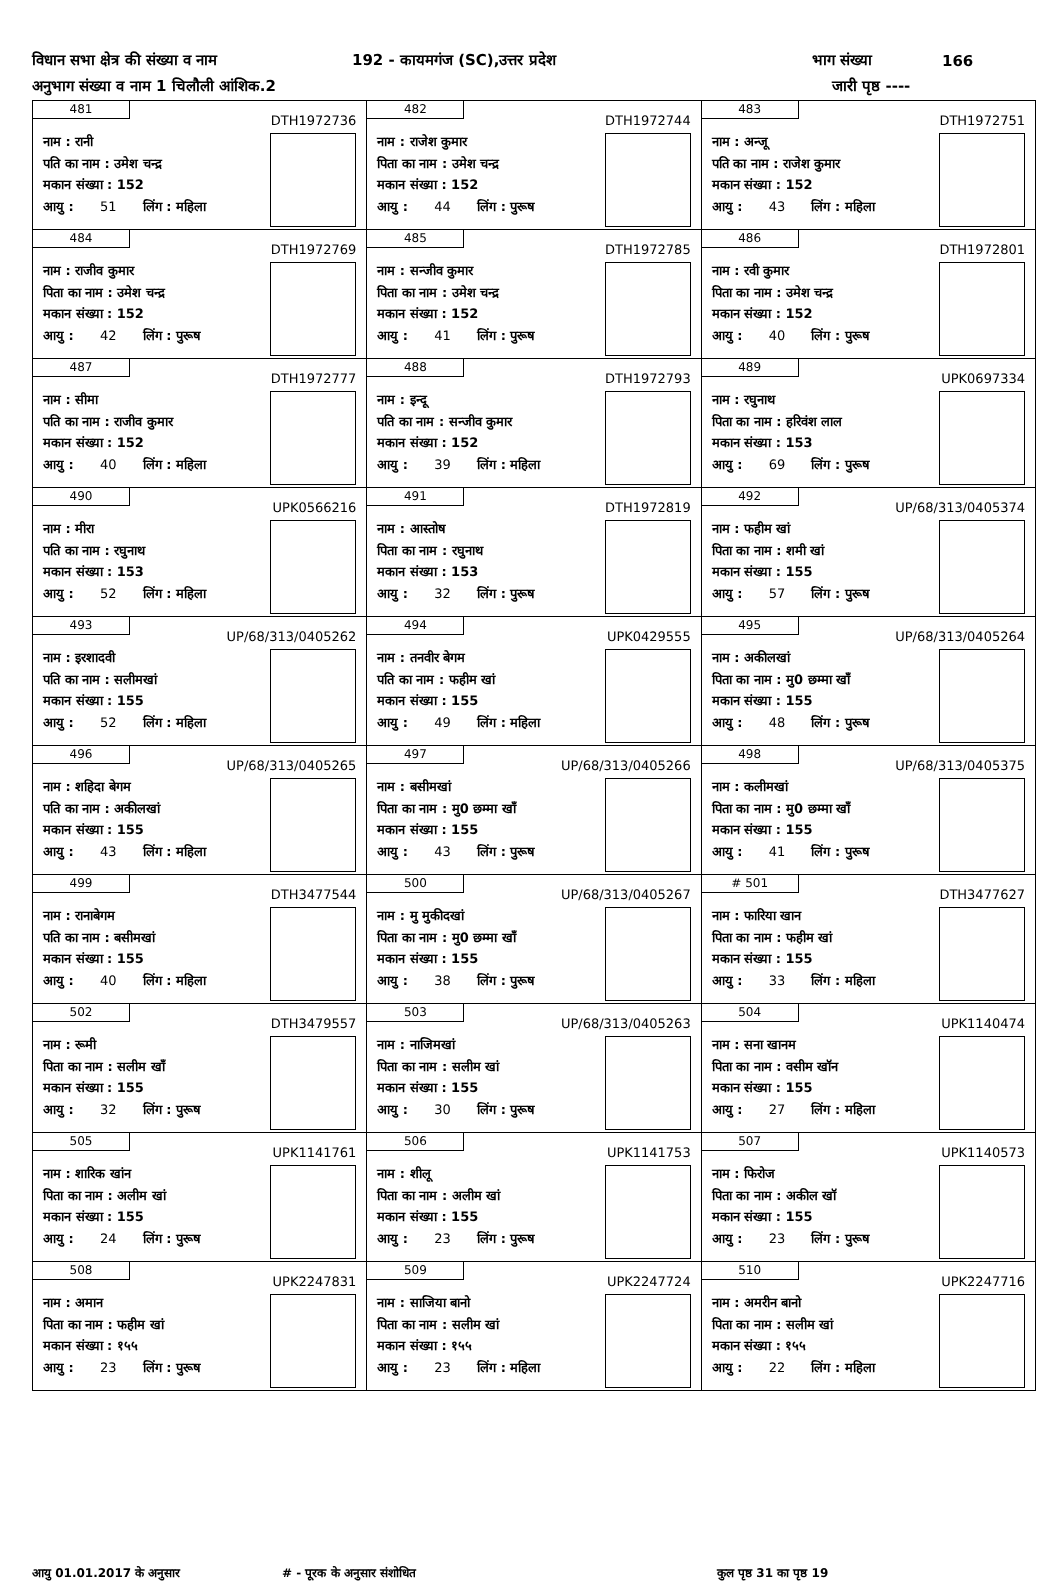विधान सभा क्षेत्र की संख्या व नाम 192 - कायमगंज (SC),उत्तर प्रदेश भाग संख्या 166
अनुभाग संख्या व नाम 1 चिलौली आंशिक.2 जारी पृष्ठ ----
| 481 DTH1972736 नाम : रानी पति का नाम : उमेश चन्द्र मकान संख्या : 152 आयु : 51 लिंग : महिला | 482 DTH1972744 नाम : राजेश कुमार पिता का नाम : उमेश चन्द्र मकान संख्या : 152 आयु : 44 लिंग : पुरूष | 483 DTH1972751 नाम : अन्जू पति का नाम : राजेश कुमार मकान संख्या : 152 आयु : 43 लिंग : महिला |
| 484 DTH1972769 नाम : राजीव कुमार पिता का नाम : उमेश चन्द्र मकान संख्या : 152 आयु : 42 लिंग : पुरूष | 485 DTH1972785 नाम : सन्जीव कुमार पिता का नाम : उमेश चन्द्र मकान संख्या : 152 आयु : 41 लिंग : पुरूष | 486 DTH1972801 नाम : रवी कुमार पिता का नाम : उमेश चन्द्र मकान संख्या : 152 आयु : 40 लिंग : पुरूष |
| 487 DTH1972777 नाम : सीमा पति का नाम : राजीव कुमार मकान संख्या : 152 आयु : 40 लिंग : महिला | 488 DTH1972793 नाम : इन्दू पति का नाम : सन्जीव कुमार मकान संख्या : 152 आयु : 39 लिंग : महिला | 489 UPK0697334 नाम : रघुनाथ पिता का नाम : हरिवंश लाल मकान संख्या : 153 आयु : 69 लिंग : पुरूष |
| 490 UPK0566216 नाम : मीरा पति का नाम : रघुनाथ मकान संख्या : 153 आयु : 52 लिंग : महिला | 491 DTH1972819 नाम : आस्तोष पिता का नाम : रघुनाथ मकान संख्या : 153 आयु : 32 लिंग : पुरूष | 492 UP/68/313/0405374 नाम : फहीम खां पिता का नाम : शमी खां मकान संख्या : 155 आयु : 57 लिंग : पुरूष |
| 493 UP/68/313/0405262 नाम : इरशादवी पति का नाम : सलीमखां मकान संख्या : 155 आयु : 52 लिंग : महिला | 494 UPK0429555 नाम : तनवीर बेगम पति का नाम : फहीम खां मकान संख्या : 155 आयु : 49 लिंग : महिला | 495 UP/68/313/0405264 नाम : अकीलखां पिता का नाम : मु0 छम्मा खाँ मकान संख्या : 155 आयु : 48 लिंग : पुरूष |
| 496 UP/68/313/0405265 नाम : शहिदा बेगम पति का नाम : अकीलखां मकान संख्या : 155 आयु : 43 लिंग : महिला | 497 UP/68/313/0405266 नाम : बसीमखां पिता का नाम : मु0 छम्मा खाँ मकान संख्या : 155 आयु : 43 लिंग : पुरूष | 498 UP/68/313/0405375 नाम : कलीमखां पिता का नाम : मु0 छम्मा खाँ मकान संख्या : 155 आयु : 41 लिंग : पुरूष |
| 499 DTH3477544 नाम : रानाबेगम पति का नाम : बसीमखां मकान संख्या : 155 आयु : 40 लिंग : महिला | 500 UP/68/313/0405267 नाम : मु मुकीदखां पिता का नाम : मु0 छम्मा खाँ मकान संख्या : 155 आयु : 38 लिंग : पुरूष | # 501 DTH3477627 नाम : फारिया खान पिता का नाम : फहीम खां मकान संख्या : 155 आयु : 33 लिंग : महिला |
| 502 DTH3479557 नाम : रूमी पिता का नाम : सलीम खाँ मकान संख्या : 155 आयु : 32 लिंग : पुरूष | 503 UP/68/313/0405263 नाम : नाजिमखां पिता का नाम : सलीम खां मकान संख्या : 155 आयु : 30 लिंग : पुरूष | 504 UPK1140474 नाम : सना खानम पिता का नाम : वसीम खॉन मकान संख्या : 155 आयु : 27 लिंग : महिला |
| 505 UPK1141761 नाम : शारिक खांन पिता का नाम : अलीम खां मकान संख्या : 155 आयु : 24 लिंग : पुरूष | 506 UPK1141753 नाम : शीलू पिता का नाम : अलीम खां मकान संख्या : 155 आयु : 23 लिंग : पुरूष | 507 UPK1140573 नाम : फिरोज पिता का नाम : अकील खॉ मकान संख्या : 155 आयु : 23 लिंग : पुरूष |
| 508 UPK2247831 नाम : अमान पिता का नाम : फहीम खां मकान संख्या : १५५ आयु : 23 लिंग : पुरूष | 509 UPK2247724 नाम : साजिया बानो पिता का नाम : सलीम खां मकान संख्या : १५५ आयु : 23 लिंग : महिला | 510 UPK2247716 नाम : अमरीन बानो पिता का नाम : सलीम खां मकान संख्या : १५५ आयु : 22 लिंग : महिला |
आयु 01.01.2017 के अनुसार # - पूरक के अनुसार संशोधित कुल पृष्ठ 31 का पृष्ठ 19